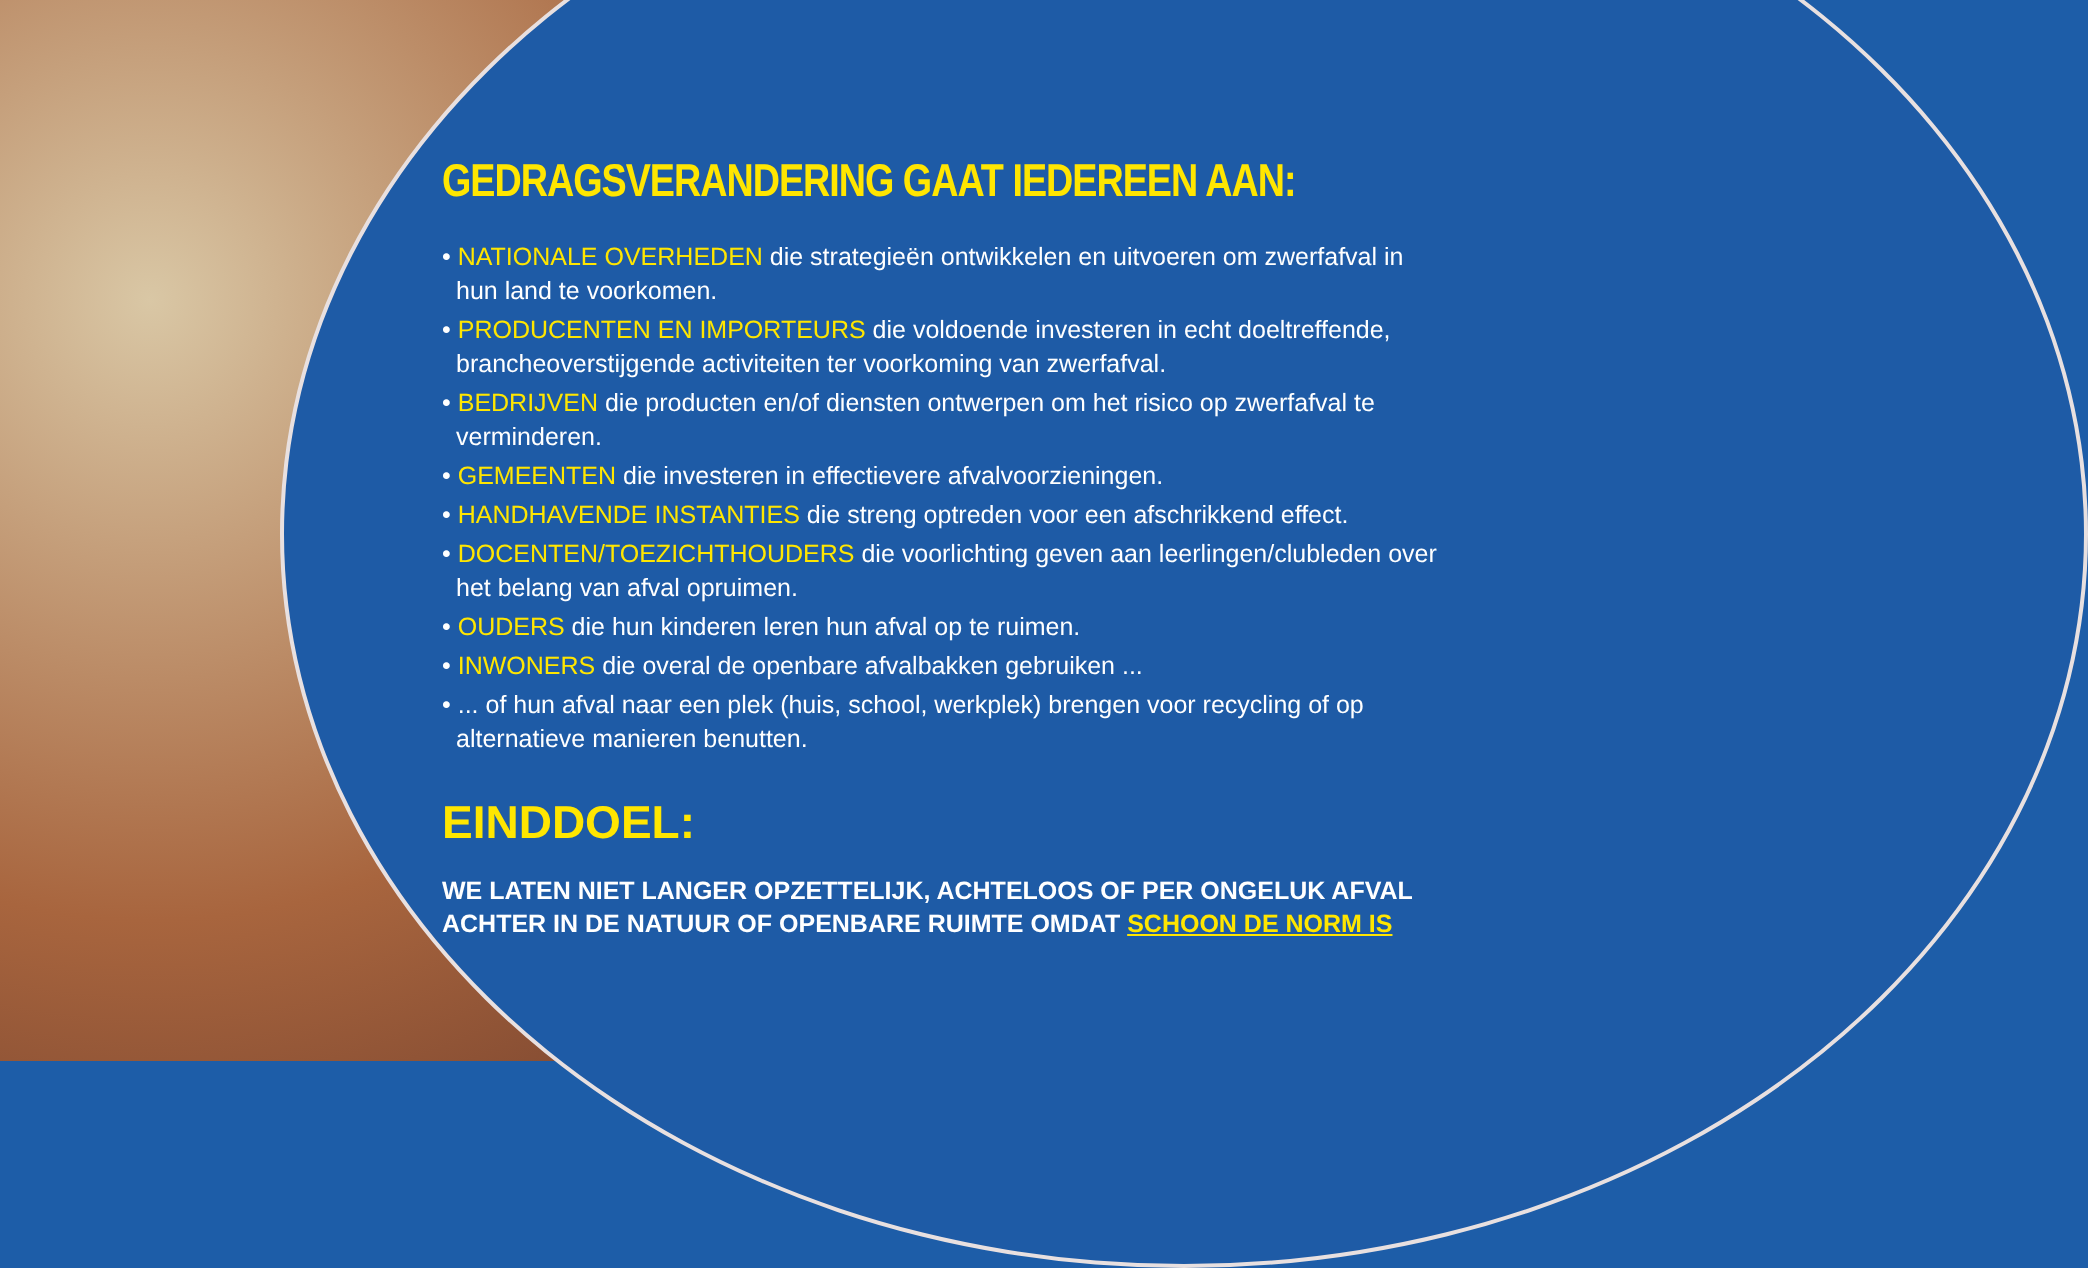GEDRAGSVERANDERING GAAT IEDEREEN AAN:
• NATIONALE OVERHEDEN die strategieën ontwikkelen en uitvoeren om zwerfafval in hun land te voorkomen.
• PRODUCENTEN EN IMPORTEURS die voldoende investeren in echt doeltreffende, brancheoverstijgende activiteiten ter voorkoming van zwerfafval.
• BEDRIJVEN die producten en/of diensten ontwerpen om het risico op zwerfafval te verminderen.
• GEMEENTEN die investeren in effectievere afvalvoorzieningen.
• HANDHAVENDE INSTANTIES die streng optreden voor een afschrikkend effect.
• DOCENTEN/TOEZICHTHOUDERS die voorlichting geven aan leerlingen/clubleden over het belang van afval opruimen.
• OUDERS die hun kinderen leren hun afval op te ruimen.
• INWONERS die overal de openbare afvalbakken gebruiken ...
• ... of hun afval naar een plek (huis, school, werkplek) brengen voor recycling of op alternatieve manieren benutten.
EINDDOEL:
WE LATEN NIET LANGER OPZETTELIJK, ACHTELOOS OF PER ONGELUK AFVAL ACHTER IN DE NATUUR OF OPENBARE RUIMTE OMDAT SCHOON DE NORM IS